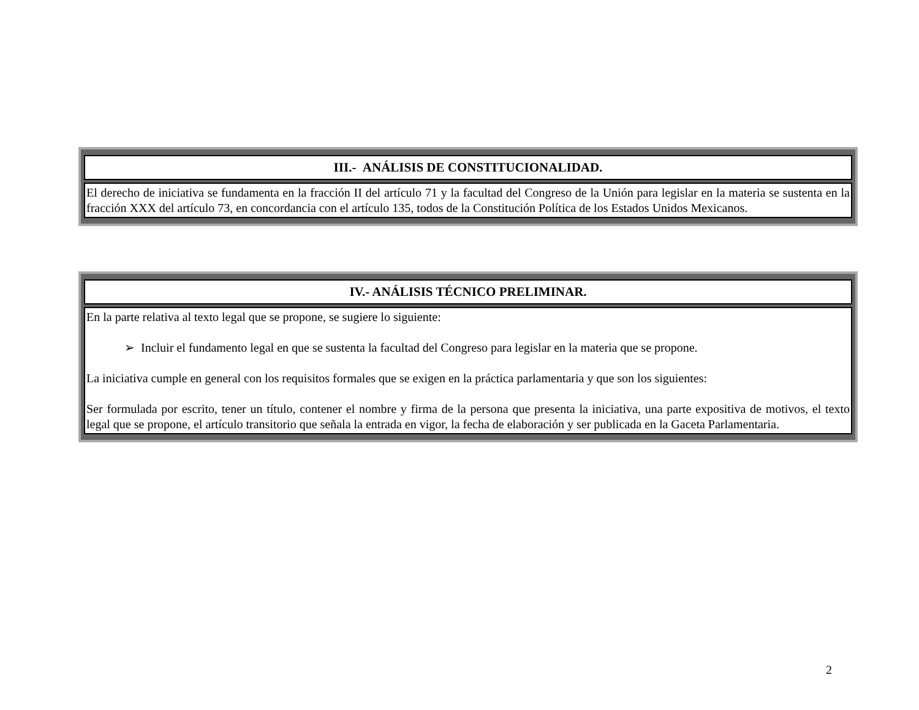| III.- ANÁLISIS DE CONSTITUCIONALIDAD. |
| --- |
| El derecho de iniciativa se fundamenta en la fracción II del artículo 71 y la facultad del Congreso de la Unión para legislar en la materia se sustenta en la fracción XXX del artículo 73, en concordancia con el artículo 135, todos de la Constitución Política de los Estados Unidos Mexicanos. |
| IV.- ANÁLISIS TÉCNICO PRELIMINAR. |
| --- |
| En la parte relativa al texto legal que se propone, se sugiere lo siguiente: ➢ Incluir el fundamento legal en que se sustenta la facultad del Congreso para legislar en la materia que se propone. La iniciativa cumple en general con los requisitos formales que se exigen en la práctica parlamentaria y que son los siguientes: Ser formulada por escrito, tener un título, contener el nombre y firma de la persona que presenta la iniciativa, una parte expositiva de motivos, el texto legal que se propone, el artículo transitorio que señala la entrada en vigor, la fecha de elaboración y ser publicada en la Gaceta Parlamentaria. |
2